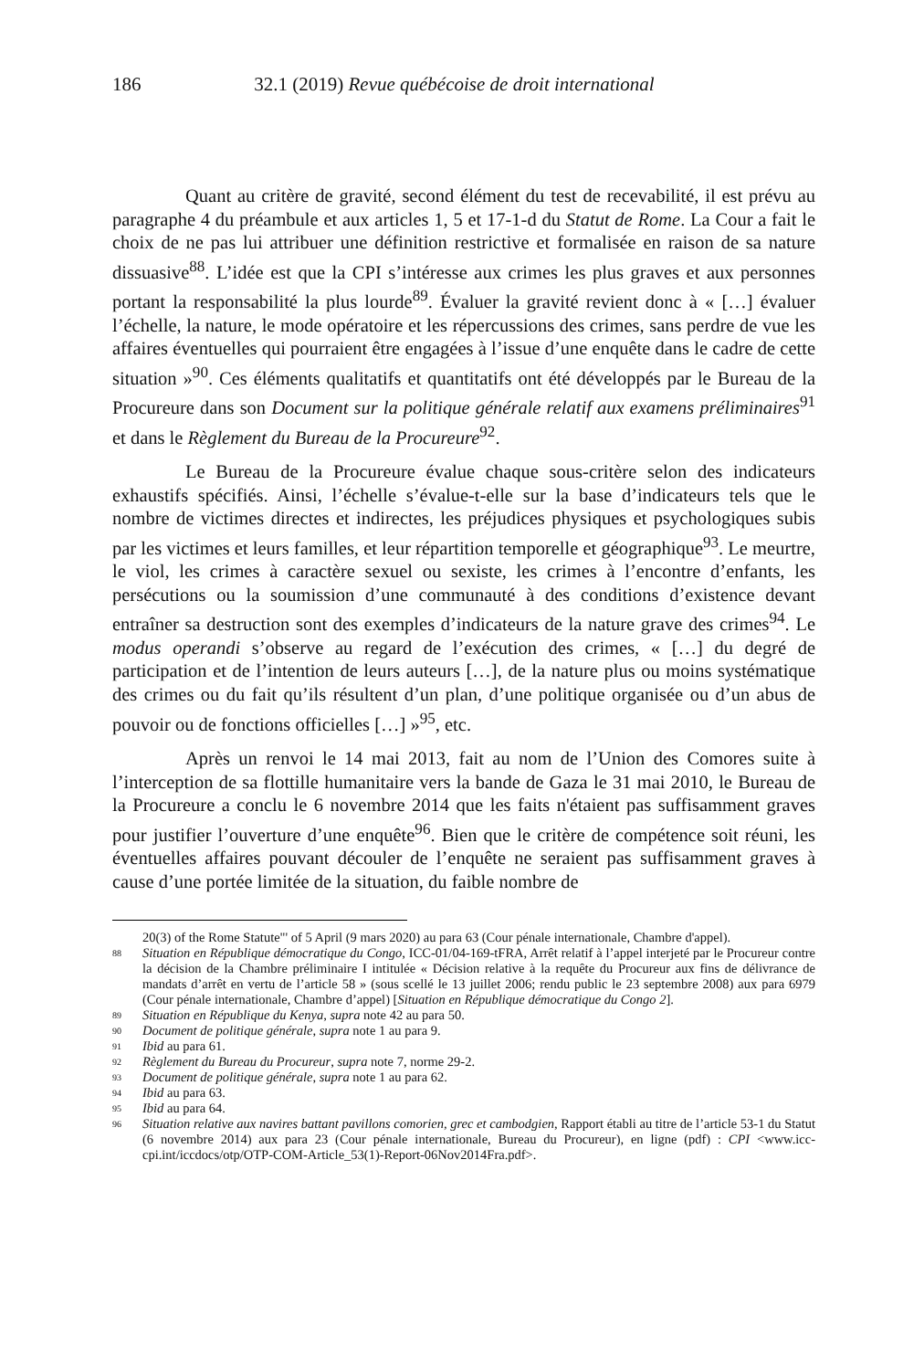186 32.1 (2019) Revue québécoise de droit international
Quant au critère de gravité, second élément du test de recevabilité, il est prévu au paragraphe 4 du préambule et aux articles 1, 5 et 17-1-d du Statut de Rome. La Cour a fait le choix de ne pas lui attribuer une définition restrictive et formalisée en raison de sa nature dissuasive<sup>88</sup>. L’idée est que la CPI s’intéresse aux crimes les plus graves et aux personnes portant la responsabilité la plus lourde<sup>89</sup>. Évaluer la gravité revient donc à « […] évaluer l’échelle, la nature, le mode opératoire et les répercussions des crimes, sans perdre de vue les affaires éventuelles qui pourraient être engagées à l’issue d’une enquête dans le cadre de cette situation »<sup>90</sup>. Ces éléments qualitatifs et quantitatifs ont été développés par le Bureau de la Procureure dans son Document sur la politique générale relatif aux examens préliminaires<sup>91</sup> et dans le Règlement du Bureau de la Procureure<sup>92</sup>.
Le Bureau de la Procureure évalue chaque sous-critère selon des indicateurs exhaustifs spécifiés. Ainsi, l’échelle s’évalue-t-elle sur la base d’indicateurs tels que le nombre de victimes directes et indirectes, les préjudices physiques et psychologiques subis par les victimes et leurs familles, et leur répartition temporelle et géographique<sup>93</sup>. Le meurtre, le viol, les crimes à caractère sexuel ou sexiste, les crimes à l’encontre d’enfants, les persécutions ou la soumission d’une communauté à des conditions d’existence devant entraîner sa destruction sont des exemples d’indicateurs de la nature grave des crimes<sup>94</sup>. Le modus operandi s’observe au regard de l’exécution des crimes, « […] du degré de participation et de l’intention de leurs auteurs […], de la nature plus ou moins systématique des crimes ou du fait qu’ils résultent d’un plan, d’une politique organisée ou d’un abus de pouvoir ou de fonctions officielles […] »<sup>95</sup>, etc.
Après un renvoi le 14 mai 2013, fait au nom de l’Union des Comores suite à l’interception de sa flottille humanitaire vers la bande de Gaza le 31 mai 2010, le Bureau de la Procureure a conclu le 6 novembre 2014 que les faits n'étaient pas suffisamment graves pour justifier l’ouverture d’une enquête<sup>96</sup>. Bien que le critère de compétence soit réuni, les éventuelles affaires pouvant découler de l’enquête ne seraient pas suffisamment graves à cause d’une portée limitée de la situation, du faible nombre de
20(3) of the Rome Statute"' of 5 April (9 mars 2020) au para 63 (Cour pénale internationale, Chambre d'appel).
88 Situation en République démocratique du Congo, ICC-01/04-169-tFRA, Arrêt relatif à l’appel interjeté par le Procureur contre la décision de la Chambre préliminaire I intitulée « Décision relative à la requête du Procureur aux fins de délivrance de mandats d’arrêt en vertu de l’article 58 » (sous scellé le 13 juillet 2006; rendu public le 23 septembre 2008) aux para 6979 (Cour pénale internationale, Chambre d’appel) [Situation en République démocratique du Congo 2].
89 Situation en République du Kenya, supra note 42 au para 50.
90 Document de politique générale, supra note 1 au para 9.
91 Ibid au para 61.
92 Règlement du Bureau du Procureur, supra note 7, norme 29-2.
93 Document de politique générale, supra note 1 au para 62.
94 Ibid au para 63.
95 Ibid au para 64.
96 Situation relative aux navires battant pavillons comorien, grec et cambodgien, Rapport établi au titre de l’article 53-1 du Statut (6 novembre 2014) aux para 23 (Cour pénale internationale, Bureau du Procureur), en ligne (pdf) : CPI <www.icc-cpi.int/iccdocs/otp/OTP-COM-Article_53(1)-Report-06Nov2014Fra.pdf>.